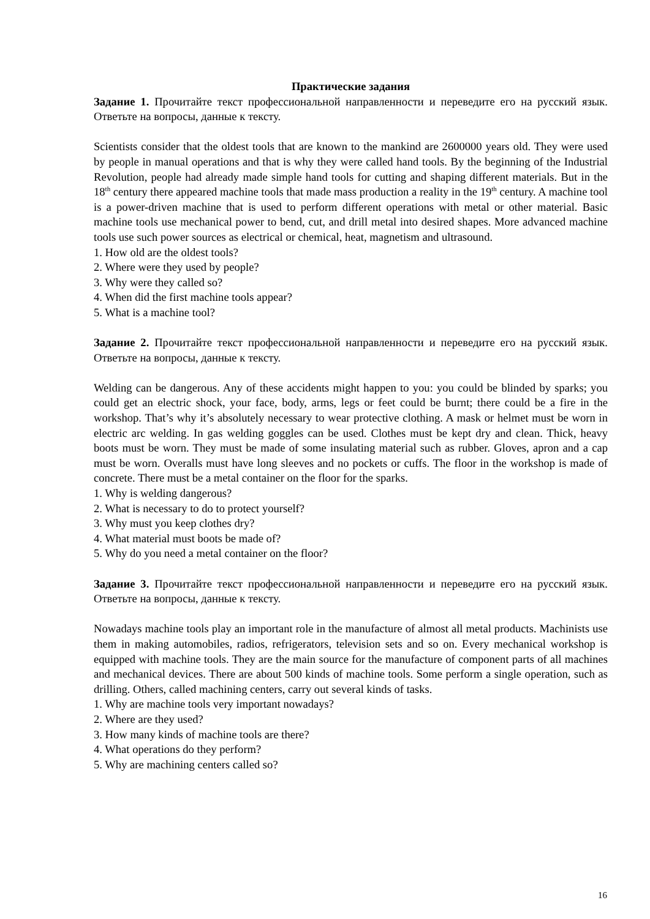Практические задания
Задание 1. Прочитайте текст профессиональной направленности и переведите его на русский язык. Ответьте на вопросы, данные к тексту.
Scientists consider that the oldest tools that are known to the mankind are 2600000 years old. They were used by people in manual operations and that is why they were called hand tools. By the beginning of the Industrial Revolution, people had already made simple hand tools for cutting and shaping different materials. But in the 18<sup>th</sup> century there appeared machine tools that made mass production a reality in the 19<sup>th</sup> century. A machine tool is a power-driven machine that is used to perform different operations with metal or other material. Basic machine tools use mechanical power to bend, cut, and drill metal into desired shapes. More advanced machine tools use such power sources as electrical or chemical, heat, magnetism and ultrasound.
1. How old are the oldest tools?
2. Where were they used by people?
3. Why were they called so?
4. When did the first machine tools appear?
5. What is a machine tool?
Задание 2. Прочитайте текст профессиональной направленности и переведите его на русский язык. Ответьте на вопросы, данные к тексту.
Welding can be dangerous. Any of these accidents might happen to you: you could be blinded by sparks; you could get an electric shock, your face, body, arms, legs or feet could be burnt; there could be a fire in the workshop. That’s why it’s absolutely necessary to wear protective clothing. A mask or helmet must be worn in electric arc welding. In gas welding goggles can be used. Clothes must be kept dry and clean. Thick, heavy boots must be worn. They must be made of some insulating material such as rubber. Gloves, apron and a cap must be worn. Overalls must have long sleeves and no pockets or cuffs. The floor in the workshop is made of concrete. There must be a metal container on the floor for the sparks.
1. Why is welding dangerous?
2. What is necessary to do to protect yourself?
3. Why must you keep clothes dry?
4. What material must boots be made of?
5. Why do you need a metal container on the floor?
Задание 3. Прочитайте текст профессиональной направленности и переведите его на русский язык. Ответьте на вопросы, данные к тексту.
Nowadays machine tools play an important role in the manufacture of almost all metal products. Machinists use them in making automobiles, radios, refrigerators, television sets and so on. Every mechanical workshop is equipped with machine tools. They are the main source for the manufacture of component parts of all machines and mechanical devices. There are about 500 kinds of machine tools. Some perform a single operation, such as drilling. Others, called machining centers, carry out several kinds of tasks.
1. Why are machine tools very important nowadays?
2. Where are they used?
3. How many kinds of machine tools are there?
4. What operations do they perform?
5. Why are machining centers called so?
16